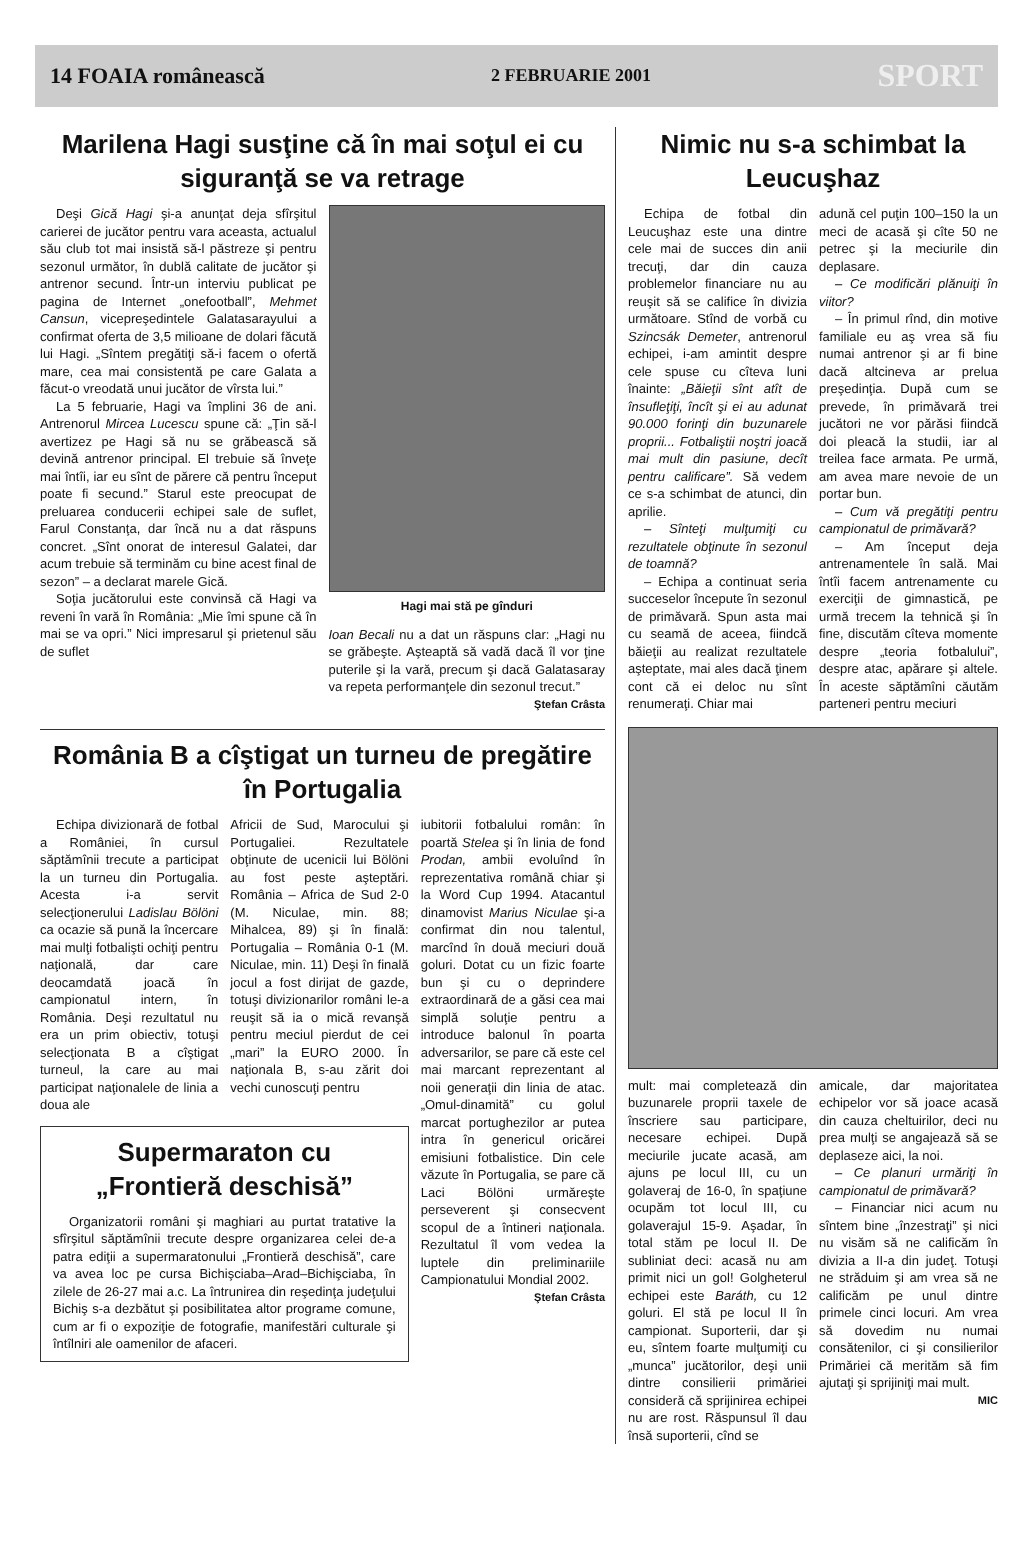14 FOAIA românească 2 FEBRUARIE 2001 SPORT
Marilena Hagi susţine că în mai soţul ei cu siguranţă se va retrage
Deşi Gică Hagi şi-a anunţat deja sfîrşitul carierei de jucător pentru vara aceasta, actualul său club tot mai insistă să-l păstreze şi pentru sezonul următor, în dublă calitate de jucător şi antrenor secund. Într-un interviu publicat pe pagina de Internet „onefootball”, Mehmet Cansun, vicepreşedintele Galatasarayului a confirmat oferta de 3,5 milioane de dolari făcută lui Hagi. „Sîntem pregătiţi să-i facem o ofertă mare, cea mai consistentă pe care Galata a făcut-o vreodată unui jucător de vîrsta lui.”
La 5 februarie, Hagi va împlini 36 de ani. Antrenorul Mircea Lucescu spune că: „Ţin să-l avertizez pe Hagi să nu se grăbească să devină antrenor principal. El trebuie să înveţe mai întîi, iar eu sînt de părere că pentru început poate fi secund.” Starul este preocupat de preluarea conducerii echipei sale de suflet, Farul Constanţa, dar încă nu a dat răspuns concret. „Sînt onorat de interesul Galatei, dar acum trebuie să terminăm cu bine acest final de sezon” – a declarat marele Gică.
Soţia jucătorului este convinsă că Hagi va reveni în vară în România: „Mie îmi spune că în mai se va opri.” Nici impresarul şi prietenul său de suflet
Hagi mai stă pe gînduri
Ioan Becali nu a dat un răspuns clar: „Hagi nu se grăbeşte. Aşteaptă să vadă dacă îl vor ţine puterile şi la vară, precum şi dacă Galatasaray va repeta performanţele din sezonul trecut.”
Ştefan Crâsta
România B a cîştigat un turneu de pregătire în Portugalia
Echipa divizionară de fotbal a României, în cursul săptămînii trecute a participat la un turneu din Portugalia. Acesta i-a servit selecţionerului Ladislau Bölöni ca ocazie să pună la încercare mai mulţi fotbalişti ochiţi pentru naţională, dar care deocamdată joacă în campionatul intern, în România. Deşi rezultatul nu era un prim obiectiv, totuşi selecţionata B a cîştigat turneul, la care au mai participat naţionalele de linia a doua ale
Africii de Sud, Marocului şi Portugaliei. Rezultatele obţinute de ucenicii lui Bölöni au fost peste aşteptări. România – Africa de Sud 2-0 (M. Niculae, min. 88; Mihalcea, 89) şi în finală: Portugalia – România 0-1 (M. Niculae, min. 11) Deşi în finală jocul a fost dirijat de gazde, totuşi divizionarilor români le-a reuşit să ia o mică revanşă pentru meciul pierdut de cei „mari” la EURO 2000. În naţionala B, s-au zărit doi vechi cunoscuţi pentru
Supermaraton cu „Frontieră deschisă”
Organizatorii români şi maghiari au purtat tratative la sfîrşitul săptămînii trecute despre organizarea celei de-a patra ediţii a supermaratonului „Frontieră deschisă”, care va avea loc pe cursa Bichişciaba–Arad–Bichişciaba, în zilele de 26-27 mai a.c. La întrunirea din reşedinţa judeţului Bichiş s-a dezbătut şi posibilitatea altor programe comune, cum ar fi o expoziţie de fotografie, manifestări culturale şi întîlniri ale oamenilor de afaceri.
iubitorii fotbalului român: în poartă Stelea şi în linia de fond Prodan, ambii evoluînd în reprezentativa română chiar şi la Word Cup 1994. Atacantul dinamovist Marius Niculae şi-a confirmat din nou talentul, marcînd în două meciuri două goluri. Dotat cu un fizic foarte bun şi cu o deprindere extraordinară de a găsi cea mai simplă soluţie pentru a introduce balonul în poarta adversarilor, se pare că este cel mai marcant reprezentant al noii generaţii din linia de atac. „Omul-dinamită” cu golul marcat portughezilor ar putea intra în genericul oricărei emisiuni fotbalistice. Din cele văzute în Portugalia, se pare că Laci Bölöni urmăreşte perseverent şi consecvent scopul de a întineri naţionala. Rezultatul îl vom vedea la luptele din preliminariile Campionatului Mondial 2002.
Ştefan Crâsta
Nimic nu s-a schimbat la Leucuşhaz
Echipa de fotbal din Leucuşhaz este una dintre cele mai de succes din anii trecuţi, dar din cauza problemelor financiare nu au reuşit să se califice în divizia următoare. Stînd de vorbă cu Szincsák Demeter, antrenorul echipei, i-am amintit despre cele spuse cu cîteva luni înainte: „Băieţii sînt atît de însufleţiţi, încît şi ei au adunat 90.000 forinţi din buzunarele proprii... Fotbaliştii noştri joacă mai mult din pasiune, decît pentru calificare”. Să vedem ce s-a schimbat de atunci, din aprilie.
– Sînteţi mulţumiţi cu rezultatele obţinute în sezonul de toamnă?
– Echipa a continuat seria succeselor începute în sezonul de primăvară. Spun asta mai cu seamă de aceea, fiindcă băieţii au realizat rezultatele aşteptate, mai ales dacă ţinem cont că ei deloc nu sînt renumeraţi. Chiar mai
adună cel puţin 100–150 la un meci de acasă şi cîte 50 ne petrec şi la meciurile din deplasare.
– Ce modificări plănuiţi în viitor?
– În primul rînd, din motive familiale eu aş vrea să fiu numai antrenor şi ar fi bine dacă altcineva ar prelua preşedinţia. După cum se prevede, în primăvară trei jucători ne vor părăsi fiindcă doi pleacă la studii, iar al treilea face armata. Pe urmă, am avea mare nevoie de un portar bun.
– Cum vă pregătiţi pentru campionatul de primăvară?
– Am început deja antrenamentele în sală. Mai întîi facem antrenamente cu exerciţii de gimnastică, pe urmă trecem la tehnică şi în fine, discutăm cîteva momente despre „teoria fotbalului”, despre atac, apărare şi altele. În aceste săptămîni căutăm parteneri pentru meciuri
mult: mai completează din buzunarele proprii taxele de înscriere sau participare, necesare echipei. După meciurile jucate acasă, am ajuns pe locul III, cu un golaveraj de 16-0, în spaţiune ocupăm tot locul III, cu golaverajul 15-9. Aşadar, în total stăm pe locul II. De subliniat deci: acasă nu am primit nici un gol! Golgheterul echipei este Baráth, cu 12 goluri. El stă pe locul II în campionat. Suporterii, dar şi eu, sîntem foarte mulţumiţi cu „munca” jucătorilor, deşi unii dintre consilierii primăriei consideră că sprijinirea echipei nu are rost. Răspunsul îl dau însă suporterii, cînd se
amicale, dar majoritatea echipelor vor să joace acasă din cauza cheltuirilor, deci nu prea mulţi se angajează să se deplaseze aici, la noi.
– Ce planuri urmăriţi în campionatul de primăvară?
– Financiar nici acum nu sîntem bine „înzestraţi” şi nici nu visăm să ne calificăm în divizia a II-a din judeţ. Totuşi ne străduim şi am vrea să ne calificăm pe unul dintre primele cinci locuri. Am vrea să dovedim nu numai consătenilor, ci şi consilierilor Primăriei că merităm să fim ajutaţi şi sprijiniţi mai mult.
MIC